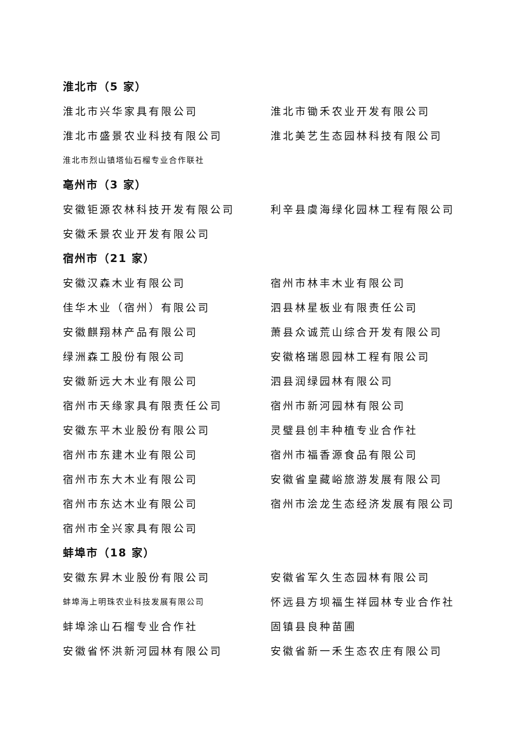淮北市（5 家）
淮北市兴华家具有限公司 淮北市锄禾农业开发有限公司
淮北市盛景农业科技有限公司 淮北美艺生态园林科技有限公司
淮北市烈山镇塔仙石榴专业合作联社
亳州市（3 家）
安徽钜源农林科技开发有限公司 利辛县虞海绿化园林工程有限公司
安徽禾景农业开发有限公司
宿州市（21 家）
安徽汉森木业有限公司 宿州市林丰木业有限公司
佳华木业（宿州）有限公司 泗县林星板业有限责任公司
安徽麒翔林产品有限公司 萧县众诚荒山综合开发有限公司
绿洲森工股份有限公司 安徽格瑞恩园林工程有限公司
安徽新远大木业有限公司 泗县润绿园林有限公司
宿州市天缘家具有限责任公司 宿州市新河园林有限公司
安徽东平木业股份有限公司 灵璧县创丰种植专业合作社
宿州市东建木业有限公司 宿州市福香源食品有限公司
宿州市东大木业有限公司 安徽省皇藏峪旅游发展有限公司
宿州市东达木业有限公司 宿州市浍龙生态经济发展有限公司
宿州市全兴家具有限公司
蚌埠市（18 家）
安徽东昇木业股份有限公司 安徽省军久生态园林有限公司
蚌埠海上明珠农业科技发展有限公司
怀远县方坝福生祥园林专业合作社
蚌埠涂山石榴专业合作社 固镇县良种苗圃
安徽省怀洪新河园林有限公司 安徽省新一禾生态农庄有限公司